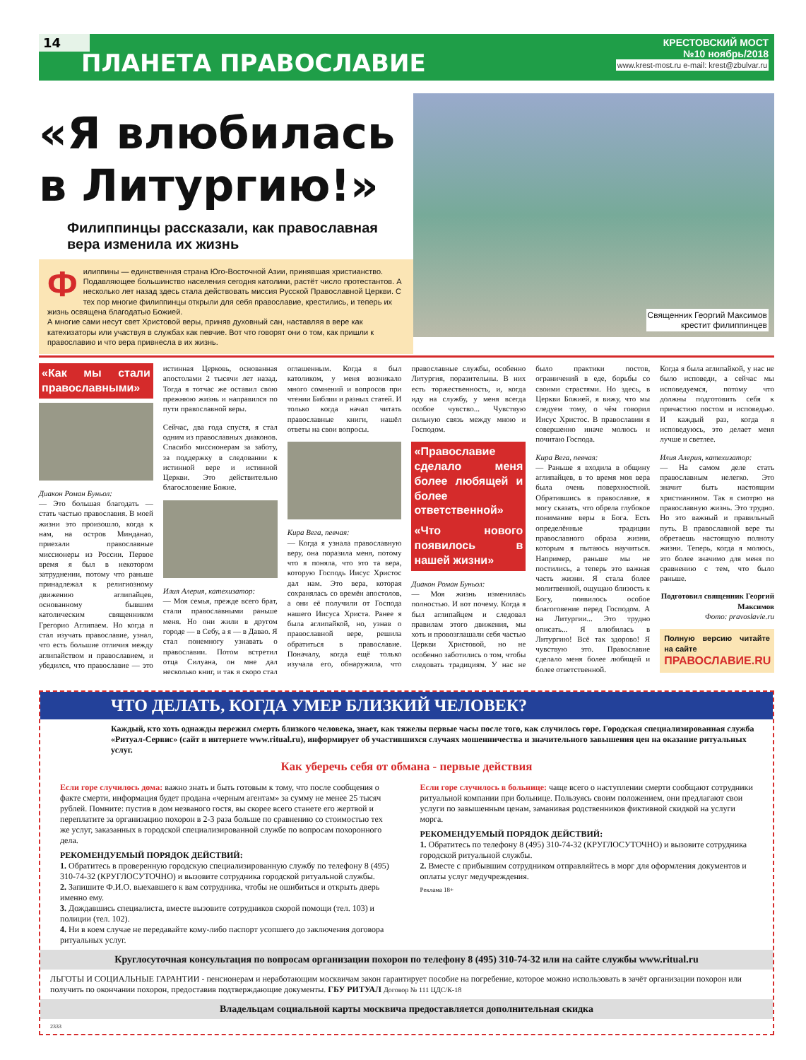14
ПЛАНЕТА ПРАВОСЛАВИЕ
КРЕСТОВСКИЙ МОСТ
№10 ноябрь/2018
www.krest-most.ru e-mail: krest@zbulvar.ru
«Я влюбилась в Литургию!»
Филиппинцы рассказали, как православная вера изменила их жизнь
Филиппины — единственная страна Юго-Восточной Азии, принявшая христианство. Подавляющее большинство населения сегодня католики, растёт число протестантов. А несколько лет назад здесь стала действовать миссия Русской Православной Церкви. С тех пор многие филиппинцы открыли для себя православие, крестились, и теперь их жизнь освящена благодатью Божией.
А многие сами несут свет Христовой веры, приняв духовный сан, наставляя в вере как катехизаторы или участвуя в службах как певчие. Вот что говорят они о том, как пришли к православию и что вера привнесла в их жизнь.
Священник Георгий Максимов
крестит филиппинцев
«Как мы стали православными»
Диакон Роман Буньол:
— Это большая благодать — стать частью православия. В моей жизни это произошло, когда к нам, на остров Минданао, приехали православные миссионеры из России. Первое время я был в некотором затруднении, потому что раньше принадлежал к религиозному движению аглипайцев, основанному бывшим католическим священником Грегорио Аглипаем. Но когда я стал изучать православие, узнал, что есть большие отличия между аглипайством и православием, и убедился, что православие — это истинная Церковь, основанная апостолами 2 тысячи лет назад. Тогда я тотчас же оставил свою прежнюю жизнь и направился по пути православной веры.
Сейчас, два года спустя, я стал одним из православных диаконов. Спасибо миссионерам за заботу, за поддержку в следовании к истинной вере и истинной Церкви. Это действительно благословение Божие.
Илия Алерия, катехизатор:
— Моя семья, прежде всего брат, стали православными раньше меня. Но они жили в другом городе — в Себу, а я — в Давао. Я стал понемногу узнавать о православии. Потом встретил отца Силуана, он мне дал несколько книг, и так я скоро стал оглашенным. Когда я был католиком, у меня возникало много сомнений и вопросов при чтении Библии и разных статей. И только когда начал читать православные книги, нашёл ответы на свои вопросы.
Кира Вега, певчая:
— Когда я узнала православную веру, она поразила меня, потому что я поняла, что это та вера, которую Господь Иисус Христос дал нам. Это вера, которая сохранялась со времён апостолов, а они её получили от Господа нашего Иисуса Христа. Ранее я была аглипайкой, но, узнав о православной вере, решила обратиться в православие. Поначалу, когда ещё только изучала его, обнаружила, что православные службы, особенно Литургия, поразительны. В них есть торжественность, и, когда иду на службу, у меня всегда особое чувство... Чувствую сильную связь между мною и Господом.
«Православие сделало меня более любящей и более ответственной»
«Что нового появилось в нашей жизни»
Диакон Роман Буньол:
— Моя жизнь изменилась полностью. И вот почему. Когда я был аглипайцем и следовал правилам этого движения, мы хоть и провозглашали себя частью Церкви Христовой, но не особенно заботились о том, чтобы следовать традициям. У нас не было практики постов, ограничений в еде, борьбы со своими страстями. Но здесь, в Церкви Божией, я вижу, что мы следуем тому, о чём говорил Иисус Христос. В православии я совершенно иначе молюсь и почитаю Господа.
Кира Вега, певчая:
— Раньше я входила в общину аглипайцев, в то время моя вера была очень поверхностной. Обратившись в православие, я могу сказать, что обрела глубокое понимание веры в Бога. Есть определённые традиции православного образа жизни, которым я пытаюсь научиться. Например, раньше мы не постились, а теперь это важная часть жизни. Я стала более молитвенной, ощущаю близость к Богу, появилось особое благоговение перед Господом. А на Литургии... Это трудно описать... Я влюбилась в Литургию! Всё так здорово! Я чувствую это. Православие сделало меня более любящей и более ответственной.
Когда я была аглипайкой, у нас не было исповеди, а сейчас мы исповедуемся, потому что должны подготовить себя к причастию постом и исповедью. И каждый раз, когда я исповедуюсь, это делает меня лучше и светлее.
Илия Алерия, катехизатор:
— На самом деле стать православным нелегко. Это значит быть настоящим христианином. Так я смотрю на православную жизнь. Это трудно. Но это важный и правильный путь. В православной вере ты обретаешь настоящую полноту жизни. Теперь, когда я молюсь, это более значимо для меня по сравнению с тем, что было раньше.
Подготовил священник Георгий Максимов
Фото: pravoslavie.ru
Полную версию читайте на сайте
ПРАВОСЛАВИЕ.RU
ЧТО ДЕЛАТЬ, КОГДА УМЕР БЛИЗКИЙ ЧЕЛОВЕК?
Каждый, кто хоть однажды пережил смерть близкого человека, знает, как тяжелы первые часы после того, как случилось горе. Городская специализированная служба «Ритуал-Сервис» (сайт в интернете www.ritual.ru), информирует об участившихся случаях мошенничества и значительного завышения цен на оказание ритуальных услуг.
Как уберечь себя от обмана - первые действия
Если горе случилось дома: важно знать и быть готовым к тому, что после сообщения о факте смерти, информация будет продана «черным агентам» за сумму не менее 25 тысяч рублей. Помните: пустив в дом незваного гостя, вы скорее всего станете его жертвой и переплатите за организацию похорон в 2-3 раза больше по сравнению со стоимостью тех же услуг, заказанных в городской специализированной службе по вопросам похоронного дела.
РЕКОМЕНДУЕМЫЙ ПОРЯДОК ДЕЙСТВИЙ:
1. Обратитесь в проверенную городскую специализированную службу по телефону 8 (495) 310-74-32 (КРУГЛОСУТОЧНО) и вызовите сотрудника городской ритуальной службы.
2. Запишите Ф.И.О. выехавшего к вам сотрудника, чтобы не ошибиться и открыть дверь именно ему.
3. Дождавшись специалиста, вместе вызовите сотрудников скорой помощи (тел. 103) и полиции (тел. 102).
4. Ни в коем случае не передавайте кому-либо паспорт усопшего до заключения договора ритуальных услуг.
Если горе случилось в больнице: чаще всего о наступлении смерти сообщают сотрудники ритуальной компании при больнице. Пользуясь своим положением, они предлагают свои услуги по завышенным ценам, заманивая родственников фиктивной скидкой на услуги морга.
РЕКОМЕНДУЕМЫЙ ПОРЯДОК ДЕЙСТВИЙ:
1. Обратитесь по телефону 8 (495) 310-74-32 (КРУГЛОСУТОЧНО) и вызовите сотрудника городской ритуальной службы.
2. Вместе с прибывшим сотрудником отправляйтесь в морг для оформления документов и оплаты услуг медучреждения.
Реклама 18+
Круглосуточная консультация по вопросам организации похорон по телефону 8 (495) 310-74-32 или на сайте службы www.ritual.ru
ЛЬГОТЫ И СОЦИАЛЬНЫЕ ГАРАНТИИ - пенсионерам и неработающим москвичам закон гарантирует пособие на погребение, которое можно использовать в зачёт организации похорон или получить по окончании похорон, предоставив подтверждающие документы. ГБУ РИТУАЛ Договор № 111 ЦДС/К-18
Владельцам социальной карты москвича предоставляется дополнительная скидка
2333